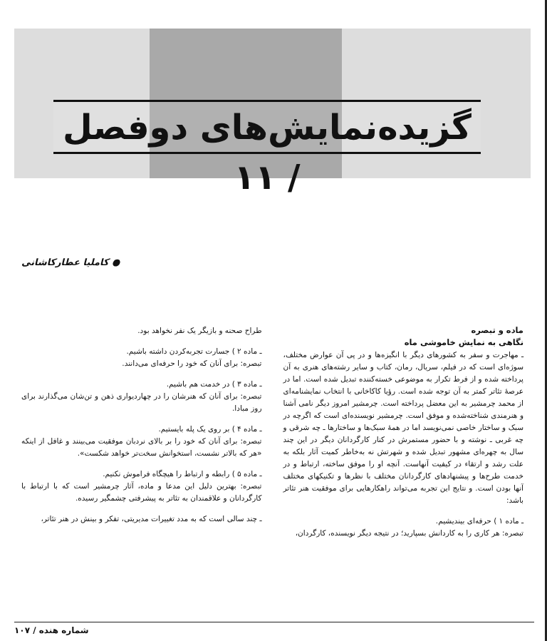گزیده‌نمایش‌های دوفصل / ۱۱
● کاملیا عطارکاشانی
ماده و تبصره
نگاهی به نمایش خاموشی ماه
ـ مهاجرت و سفر به کشورهای دیگر با انگیزه‌ها و در پی آن عوارض مختلف، سوژه‌ای است که در فیلم، سریال، رمان، کتاب و سایر رشته‌های هنری به آن پرداخته شده و از فرط تکرار به موضوعی خسته‌کننده تبدیل شده است. اما در عرصهٔ تئاتر کمتر به آن توجه شده است. رؤیا کاکاخانی با انتخاب نمایشنامه‌ای از محمد چرمشیر به این معضل پرداخته است. چرمشیر امروز دیگر نامی آشنا و هنرمندی شناخته‌شده و موفق است. چرمشیر نویسنده‌ای است که اگرچه در سبک و ساختار خاصی نمی‌نویسد اما در همهٔ سبک‌ها و ساختارها ـ چه شرقی و چه غربی ـ نوشته و با حضور مستمرش در کنار کارگردانان دیگر در این چند سال به چهره‌ای مشهور تبدیل شده و شهرتش نه به‌خاطر کمیت آثار بلکه به علت رشد و ارتقاء در کیفیت آنهاست. آنچه او را موفق ساخته، ارتباط و در خدمت طرح‌ها و پیشنهادهای کارگردانان مختلف با نظرها و تکنیکهای مختلف آنها بودن است. و نتایج این تجربه می‌تواند راهکارهایی برای موفقیت هنر تئاتر باشد:
ـ ماده ۱ ) حرفه‌ای بیندیشیم.
تبصره: هر کاری را به کاردانش بسپارید؛ در نتیجه دیگر نویسنده، کارگردان،
طراح صحنه و بازیگر یک نفر نخواهد بود.
ـ ماده ۲ ) جسارت تجربه‌کردن داشته باشیم.
تبصره: برای آنان که خود را حرفه‌ای می‌دانند.
ـ ماده ۳ ) در خدمت هم باشیم.
تبصره: برای آنان که هنرشان را در چهاردیواری ذهن و تن‌شان می‌گذارند برای روز مبادا.
ـ ماده ۴ ) بر روی یک پله بایستیم.
تبصره: برای آنان که خود را بر بالای نردبان موفقیت می‌بینند و غافل از اینکه «هر که بالاتر نشست، استخوانش سخت‌تر خواهد شکست».
ـ ماده ۵ ) رابطه و ارتباط را هیچگاه فراموش نکنیم.
تبصره: بهترین دلیل این مدعا و ماده، آثار چرمشیر است که با ارتباط با کارگردانان و علاقمندان به تئاتر به پیشرفتی چشمگیر رسیده.
ـ چند سالی است که به مدد تغییرات مدیریتی، تفکر و بینش در هنر تئاتر،
شماره هنده / ۱۰۷